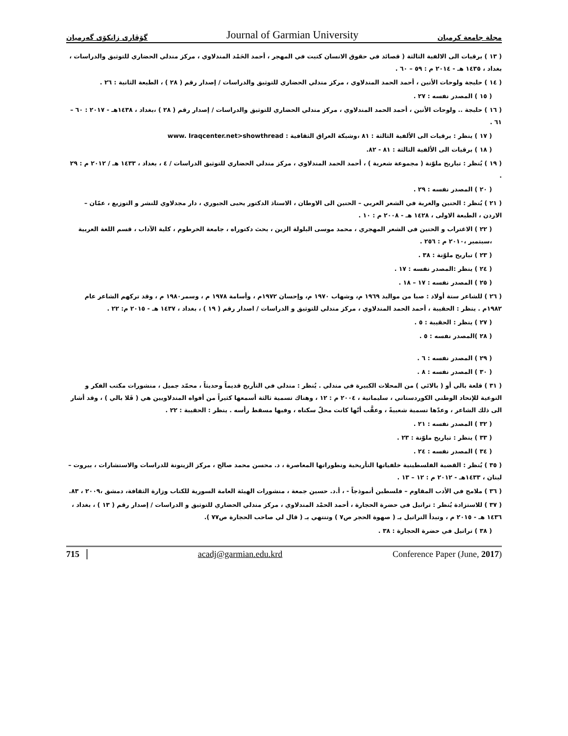گۆڤاری زانكۆی گەرمیان Journal of Garmian University مجلة جامعة كرميان
( ١٣ ) برقيات الى الالفية الثالثة ( قصائد في حقوق الانسان كتبت في المهجر ، أحمد الحَمْد المندلاوي ، مركز مندلي الحضاري للتوثيق والدراسات ، بغداد ، ١٤٣٥ هـ - ٢٠١٤ م : ٥٩ – ٦٠ .
( ١٤ ) حلبجة ولوحات الأنين ، أحمد الحمد المندلاوي ، مركز مندلي الحضاري للتوثيق والدراسات / إصدار رقم ( ٢٨ ) ، الطبعة الثانية : ٢٦ .
( ١٥ ) المصدر نفسه : ٢٧ .
( ١٦ ) حلبجة .. ولوحات الأنين ، أحمد الحمد المندلاوي ، مركز مندلي الحضاري للتوثيق والدراسات / إصدار رقم ( ٢٨ ) ،بغداد ، ١٤٣٨هـ - ٢٠١٧ : ٦٠ – ٦١ .
( ١٧ ) ينظر : برقيات الى الألفية الثالثة : ٨١ ،وشبكة العراق الثقافية : www. Iraqcenter.net>showthread
( ١٨ ) برقيات الى الألفية الثالثة : ٨١ - ٨٢.
( ١٩ ) يُنظر : تباريح ملوّنة ( مجموعة شعرية ) ، أحمد الحمد المندلاوي ، مركز مندلي الحضاري للتوثيق الدراسات / ٤ ، بغداد ، ١٤٣٣ هـ / ٢٠١٢ م : ٢٩ .
( ٢٠ ) المصدر نفسه : ٢٩ .
( ٢١ ) يُنظر : الحنين والغربة في الشعر العربي – الحنين الى الاوطان ، الاستاذ الدكتور يحيى الجبوري ، دار مجدلاوي للنشر و التوزيع ، عمّان – الاردن ، الطبعة الاولى ، ١٤٢٨ هـ - ٢٠٠٨ م : ١٠ .
( ٢٢ ) الاغتراب و الحنين في الشعر المهجري ، محمد موسى البلولة الزين ، بحث دكتوراه ، جامعة الخرطوم ، كلية الآداب ، قسم اللغة العربية ،سبتمبر ،٢٠١٠ م : ٢٥٦ .
( ٢٣ ) تباريح ملوّنة : ٣٨ .
( ٢٤ ) ينظر :المصدر نفسه : ١٧ .
( ٢٥ ) المصدر نفسه : ١٧ – ١٨ .
( ٢٦ ) للشاعر ستة أولاد : صبا من مواليد ١٩٦٩ م، وشهاب ١٩٧٠ م، وإحسان ١٩٧٢م ، وأسامة ١٩٧٨ م ، وسمر١٩٨٠ م ، وقد تركهم الشاعر عام ١٩٨٢م . ينظر : الحقيبة ، أحمد الحمد المندلاوي ، مركز مندلي للتوثيق و الدراسات / اصدار رقم ( ١٩ ) ، بغداد ، ١٤٣٧ هـ - ٢٠١٥ م: ٢٢ .
( ٢٧ ) ينظر : الحقيبة : ٥ .
( ٢٨ )المصدر نفسه : ٥ .
( ٢٩ ) المصدر نفسه : ٦ .
( ٣٠ ) المصدر نفسه : ٨ .
( ٣١ ) قلعة بالي أو ( بالائي ) من المحلات الكبيرة في مندلي . يُنظر : مندلي في التأريخ قديماً وحديثاً ، محمّد جميل ، منشورات مكتب الفكر و التوعية للإتحاد الوطني الكوردستاني ، سليمانية ، ٢٠٠٤ م : ١٢ ، وهناك تسمية ثالثة أسمعها كثيراً من أفواه المندلاويين هي ( قَلا بالي ) ، وقد أشار الى ذلك الشاعر ، وعدّها تسمية شعبيةً ، وعقَّب أنّها كانت محلّ سكناه ، وفيها مسقط رأسه . ينظر : الحقيبة : ٢٢ .
( ٣٢ ) المصدر نفسه : ٢١ .
( ٣٣ ) ينظر : تباريح ملوّنة : ٢٣ .
( ٣٤ ) المصدر نفسه : ٢٤ .
( ٣٥ ) يُنظر : القضية الفلسطينية خلفياتها التأريخية وتطوراتها المعاصرة ، د. محسن محمد صالح ، مركز الزيتونة للدراسات والاستشارات ، بيروت – لبنان ، ١٤٣٣هـ - ٢٠١٢ م : ١٢ – ١٣ .
( ٣٦ ) ملامح في الأدب المقاوم – فلسطين أنموذجاً - ، أ.د. حسين جمعة ، منشورات الهيئة العامة السورية للكتاب وزارة الثقافة، دمشق ،٢٠٠٩ ، ٨٣.
( ٣٧ ) للاستزادة يُنظر : تراتيل في حضرة الحجارة ، أحمد الحمْد المندلاوي ، مركز مندلي الحضاري للتوثيق و الدراسات / إصدار رقم ( ١٣ ) ، بغداد ، ١٤٣٦ هـ - ٢٠١٥ م ، وتبدأ التراتيل بـ ( صهوة الحجر ص٧ ) وتنتهي بـ ( قال لي صاحب الحجارة ص٧٧ ).
( ٣٨ ) تراتيل في حضرة الحجارة : ٣٨ .
715 acadj@garmian.edu.krd Conference Paper (June, 2017)